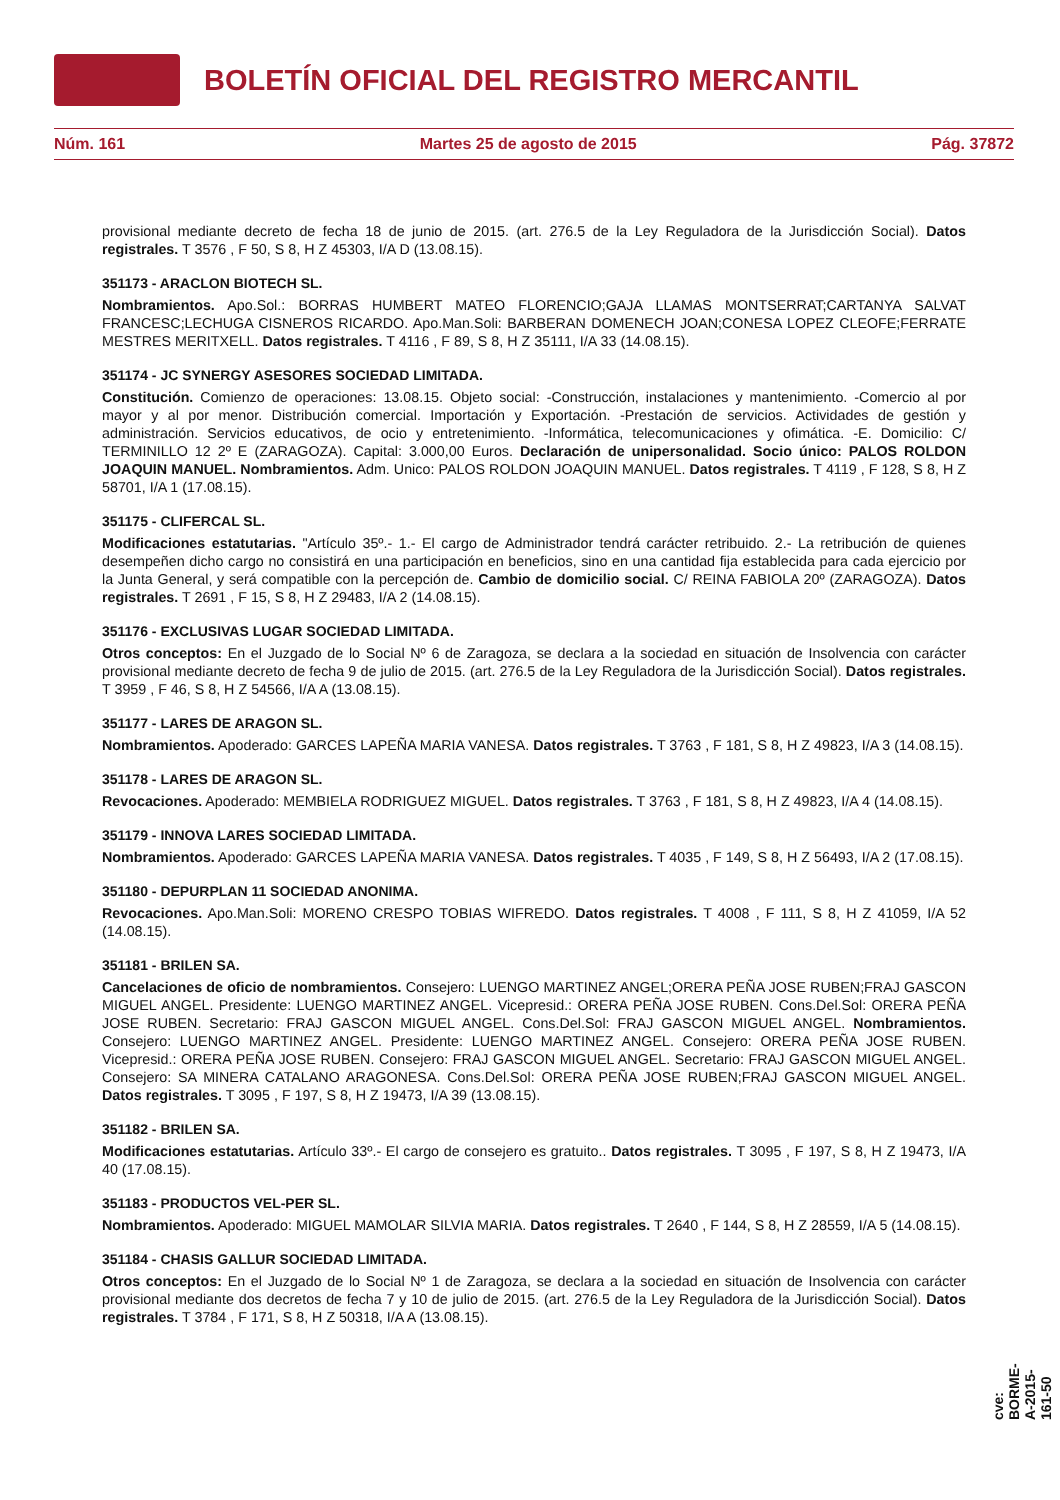BOLETÍN OFICIAL DEL REGISTRO MERCANTIL
Núm. 161 Martes 25 de agosto de 2015 Pág. 37872
provisional mediante decreto de fecha 18 de junio de 2015. (art. 276.5 de la Ley Reguladora de la Jurisdicción Social). Datos registrales. T 3576 , F 50, S 8, H Z 45303, I/A D (13.08.15).
351173 - ARACLON BIOTECH SL.
Nombramientos. Apo.Sol.: BORRAS HUMBERT MATEO FLORENCIO;GAJA LLAMAS MONTSERRAT;CARTANYA SALVAT FRANCESC;LECHUGA CISNEROS RICARDO. Apo.Man.Soli: BARBERAN DOMENECH JOAN;CONESA LOPEZ CLEOFE;FERRATE MESTRES MERITXELL. Datos registrales. T 4116 , F 89, S 8, H Z 35111, I/A 33 (14.08.15).
351174 - JC SYNERGY ASESORES SOCIEDAD LIMITADA.
Constitución. Comienzo de operaciones: 13.08.15. Objeto social: -Construcción, instalaciones y mantenimiento. -Comercio al por mayor y al por menor. Distribución comercial. Importación y Exportación. -Prestación de servicios. Actividades de gestión y administración. Servicios educativos, de ocio y entretenimiento. -Informática, telecomunicaciones y ofimática. -E. Domicilio: C/ TERMINILLO 12 2º E (ZARAGOZA). Capital: 3.000,00 Euros. Declaración de unipersonalidad. Socio único: PALOS ROLDON JOAQUIN MANUEL. Nombramientos. Adm. Unico: PALOS ROLDON JOAQUIN MANUEL. Datos registrales. T 4119 , F 128, S 8, H Z 58701, I/A 1 (17.08.15).
351175 - CLIFERCAL SL.
Modificaciones estatutarias. "Artículo 35º.- 1.- El cargo de Administrador tendrá carácter retribuido. 2.- La retribución de quienes desempeñen dicho cargo no consistirá en una participación en beneficios, sino en una cantidad fija establecida para cada ejercicio por la Junta General, y será compatible con la percepción de. Cambio de domicilio social. C/ REINA FABIOLA 20º (ZARAGOZA). Datos registrales. T 2691 , F 15, S 8, H Z 29483, I/A 2 (14.08.15).
351176 - EXCLUSIVAS LUGAR SOCIEDAD LIMITADA.
Otros conceptos: En el Juzgado de lo Social Nº 6 de Zaragoza, se declara a la sociedad en situación de Insolvencia con carácter provisional mediante decreto de fecha 9 de julio de 2015. (art. 276.5 de la Ley Reguladora de la Jurisdicción Social). Datos registrales. T 3959 , F 46, S 8, H Z 54566, I/A A (13.08.15).
351177 - LARES DE ARAGON SL.
Nombramientos. Apoderado: GARCES LAPEÑA MARIA VANESA. Datos registrales. T 3763 , F 181, S 8, H Z 49823, I/A 3 (14.08.15).
351178 - LARES DE ARAGON SL.
Revocaciones. Apoderado: MEMBIELA RODRIGUEZ MIGUEL. Datos registrales. T 3763 , F 181, S 8, H Z 49823, I/A 4 (14.08.15).
351179 - INNOVA LARES SOCIEDAD LIMITADA.
Nombramientos. Apoderado: GARCES LAPEÑA MARIA VANESA. Datos registrales. T 4035 , F 149, S 8, H Z 56493, I/A 2 (17.08.15).
351180 - DEPURPLAN 11 SOCIEDAD ANONIMA.
Revocaciones. Apo.Man.Soli: MORENO CRESPO TOBIAS WIFREDO. Datos registrales. T 4008 , F 111, S 8, H Z 41059, I/A 52 (14.08.15).
351181 - BRILEN SA.
Cancelaciones de oficio de nombramientos. Consejero: LUENGO MARTINEZ ANGEL;ORERA PEÑA JOSE RUBEN;FRAJ GASCON MIGUEL ANGEL. Presidente: LUENGO MARTINEZ ANGEL. Vicepresid.: ORERA PEÑA JOSE RUBEN. Cons.Del.Sol: ORERA PEÑA JOSE RUBEN. Secretario: FRAJ GASCON MIGUEL ANGEL. Cons.Del.Sol: FRAJ GASCON MIGUEL ANGEL. Nombramientos. Consejero: LUENGO MARTINEZ ANGEL. Presidente: LUENGO MARTINEZ ANGEL. Consejero: ORERA PEÑA JOSE RUBEN. Vicepresid.: ORERA PEÑA JOSE RUBEN. Consejero: FRAJ GASCON MIGUEL ANGEL. Secretario: FRAJ GASCON MIGUEL ANGEL. Consejero: SA MINERA CATALANO ARAGONESA. Cons.Del.Sol: ORERA PEÑA JOSE RUBEN;FRAJ GASCON MIGUEL ANGEL. Datos registrales. T 3095 , F 197, S 8, H Z 19473, I/A 39 (13.08.15).
351182 - BRILEN SA.
Modificaciones estatutarias. Artículo 33º.- El cargo de consejero es gratuito.. Datos registrales. T 3095 , F 197, S 8, H Z 19473, I/A 40 (17.08.15).
351183 - PRODUCTOS VEL-PER SL.
Nombramientos. Apoderado: MIGUEL MAMOLAR SILVIA MARIA. Datos registrales. T 2640 , F 144, S 8, H Z 28559, I/A 5 (14.08.15).
351184 - CHASIS GALLUR SOCIEDAD LIMITADA.
Otros conceptos: En el Juzgado de lo Social Nº 1 de Zaragoza, se declara a la sociedad en situación de Insolvencia con carácter provisional mediante dos decretos de fecha 7 y 10 de julio de 2015. (art. 276.5 de la Ley Reguladora de la Jurisdicción Social). Datos registrales. T 3784 , F 171, S 8, H Z 50318, I/A A (13.08.15).
cve: BORME-A-2015-161-50